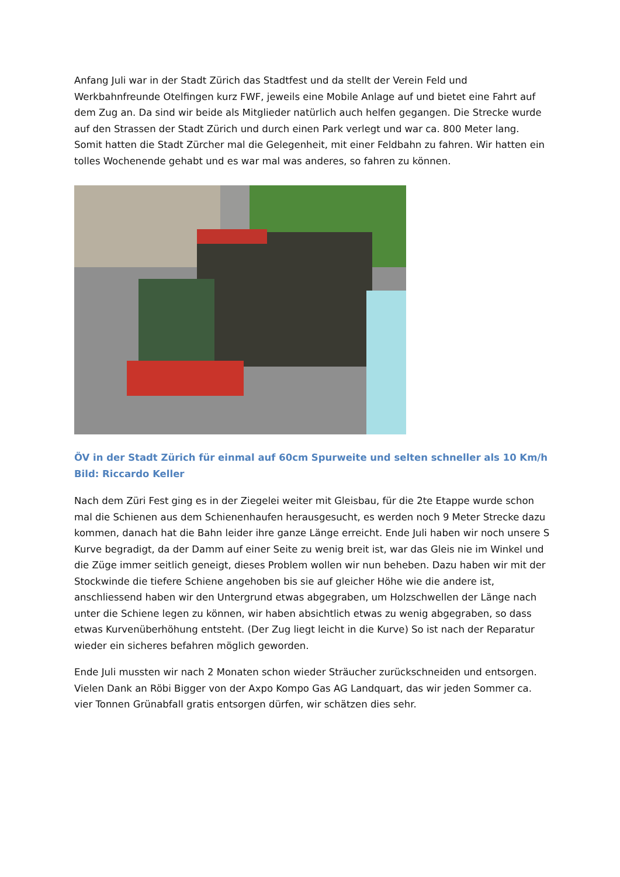Anfang Juli war in der Stadt Zürich das Stadtfest und da stellt der Verein Feld und Werkbahnfreunde Otelfingen kurz FWF, jeweils eine Mobile Anlage auf und bietet eine Fahrt auf dem Zug an. Da sind wir beide als Mitglieder natürlich auch helfen gegangen. Die Strecke wurde auf den Strassen der Stadt Zürich und durch einen Park verlegt und war ca. 800 Meter lang. Somit hatten die Stadt Zürcher mal die Gelegenheit, mit einer Feldbahn zu fahren. Wir hatten ein tolles Wochenende gehabt und es war mal was anderes, so fahren zu können.
ÖV in der Stadt Zürich für einmal auf 60cm Spurweite und selten schneller als 10 Km/h Bild: Riccardo Keller
Nach dem Züri Fest ging es in der Ziegelei weiter mit Gleisbau, für die 2te Etappe wurde schon mal die Schienen aus dem Schienenhaufen herausgesucht, es werden noch 9 Meter Strecke dazu kommen, danach hat die Bahn leider ihre ganze Länge erreicht. Ende Juli haben wir noch unsere S Kurve begradigt, da der Damm auf einer Seite zu wenig breit ist, war das Gleis nie im Winkel und die Züge immer seitlich geneigt, dieses Problem wollen wir nun beheben. Dazu haben wir mit der Stockwinde die tiefere Schiene angehoben bis sie auf gleicher Höhe wie die andere ist, anschliessend haben wir den Untergrund etwas abgegraben, um Holzschwellen der Länge nach unter die Schiene legen zu können, wir haben absichtlich etwas zu wenig abgegraben, so dass etwas Kurvenüberhöhung entsteht. (Der Zug liegt leicht in die Kurve) So ist nach der Reparatur wieder ein sicheres befahren möglich geworden.
Ende Juli mussten wir nach 2 Monaten schon wieder Sträucher zurückschneiden und entsorgen. Vielen Dank an Röbi Bigger von der Axpo Kompo Gas AG Landquart, das wir jeden Sommer ca. vier Tonnen Grünabfall gratis entsorgen dürfen, wir schätzen dies sehr.